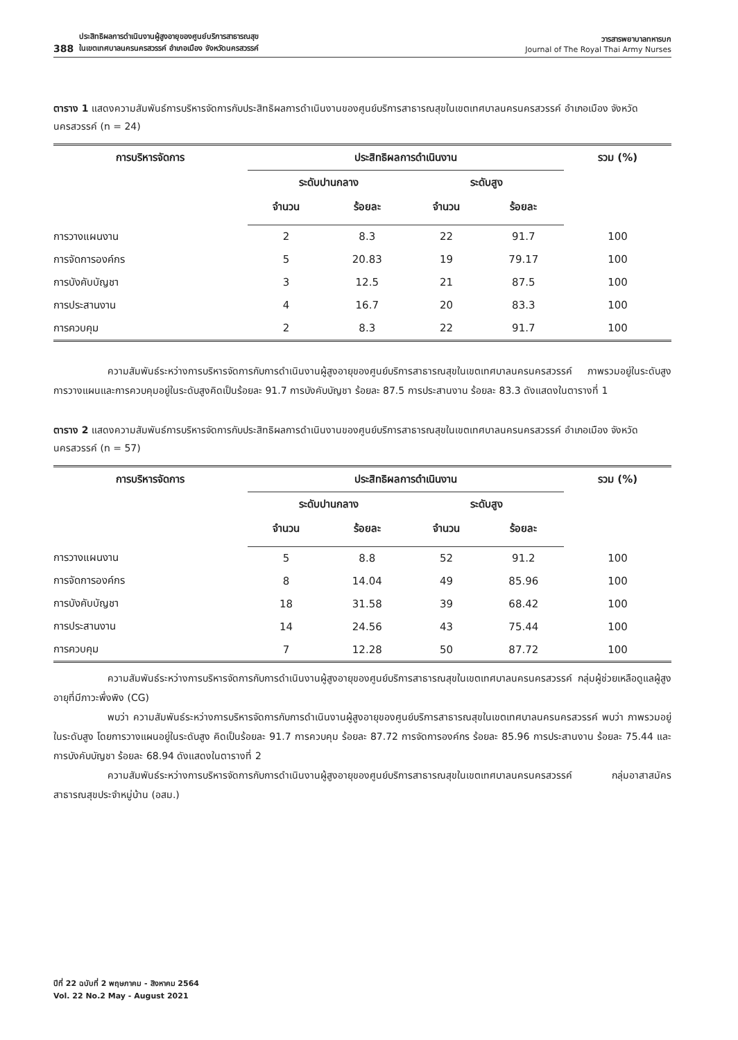388 ประสิทธิผลการดำเนินงานผู้สูงอายุของศูนย์บริการสาธารณสุข
ในเขตเทศบาลนครนครสวรรค์ อำเภอเมือง จังหวัดนครสวรรค์
วารสารพยาบาลทหารบก
Journal of The Royal Thai Army Nurses
ตาราง 1 แสดงความสัมพันธ์การบริหารจัดการกับประสิทธิผลการดำเนินงานของศูนย์บริการสาธารณสุขในเขตเทศบาลนครนครสวรรค์ อำเภอเมือง จังหวัดนครสวรรค์ (n = 24)
| การบริหารจัดการ | ประสิทธิผลการดำเนินงาน | | | | รวม (%) |
| --- | --- | --- | --- | --- | --- |
| | ระดับปานกลาง | | ระดับสูง | | |
| | จำนวน | ร้อยละ | จำนวน | ร้อยละ | |
| การวางแผนงาน | 2 | 8.3 | 22 | 91.7 | 100 |
| การจัดการองค์กร | 5 | 20.83 | 19 | 79.17 | 100 |
| การบังคับบัญชา | 3 | 12.5 | 21 | 87.5 | 100 |
| การประสานงาน | 4 | 16.7 | 20 | 83.3 | 100 |
| การควบคุม | 2 | 8.3 | 22 | 91.7 | 100 |
ความสัมพันธ์ระหว่างการบริหารจัดการกับการดำเนินงานผู้สูงอายุของศูนย์บริการสาธารณสุขในเขตเทศบาลนครนครสวรรค์ ภาพรวมอยู่ในระดับสูง การวางแผนและการควบคุมอยู่ในระดับสูงคิดเป็นร้อยละ 91.7 การบังคับบัญชา ร้อยละ 87.5 การประสานงาน ร้อยละ 83.3 ดังแสดงในตารางที่ 1
ตาราง 2 แสดงความสัมพันธ์การบริหารจัดการกับประสิทธิผลการดำเนินงานของศูนย์บริการสาธารณสุขในเขตเทศบาลนครนครสวรรค์ อำเภอเมือง จังหวัดนครสวรรค์ (n = 57)
| การบริหารจัดการ | ประสิทธิผลการดำเนินงาน | | | | รวม (%) |
| --- | --- | --- | --- | --- | --- |
| | ระดับปานกลาง | | ระดับสูง | | |
| | จำนวน | ร้อยละ | จำนวน | ร้อยละ | |
| การวางแผนงาน | 5 | 8.8 | 52 | 91.2 | 100 |
| การจัดการองค์กร | 8 | 14.04 | 49 | 85.96 | 100 |
| การบังคับบัญชา | 18 | 31.58 | 39 | 68.42 | 100 |
| การประสานงาน | 14 | 24.56 | 43 | 75.44 | 100 |
| การควบคุม | 7 | 12.28 | 50 | 87.72 | 100 |
ความสัมพันธ์ระหว่างการบริหารจัดการกับการดำเนินงานผู้สูงอายุของศูนย์บริการสาธารณสุขในเขตเทศบาลนครนครสวรรค์ กลุ่มผู้ช่วยเหลือดูแลผู้สูงอายุที่มีภาวะพึ่งพิง (CG)
พบว่า ความสัมพันธ์ระหว่างการบริหารจัดการกับการดำเนินงานผู้สูงอายุของศูนย์บริการสาธารณสุขในเขตเทศบาลนครนครสวรรค์ พบว่า ภาพรวมอยู่ในระดับสูง โดยการวางแผนอยู่ในระดับสูง คิดเป็นร้อยละ 91.7 การควบคุม ร้อยละ 87.72 การจัดการองค์กร ร้อยละ 85.96 การประสานงาน ร้อยละ 75.44 และการบังคับบัญชา ร้อยละ 68.94 ดังแสดงในตารางที่ 2
ความสัมพันธ์ระหว่างการบริหารจัดการกับการดำเนินงานผู้สูงอายุของศูนย์บริการสาธารณสุขในเขตเทศบาลนครนครสวรรค์ กลุ่มอาสาสมัครสาธารณสุขประจำหมู่บ้าน (อสม.)
ปีที่ 22 ฉบับที่ 2 พฤษภาคม - สิงหาคม 2564
Vol. 22 No.2 May - August 2021